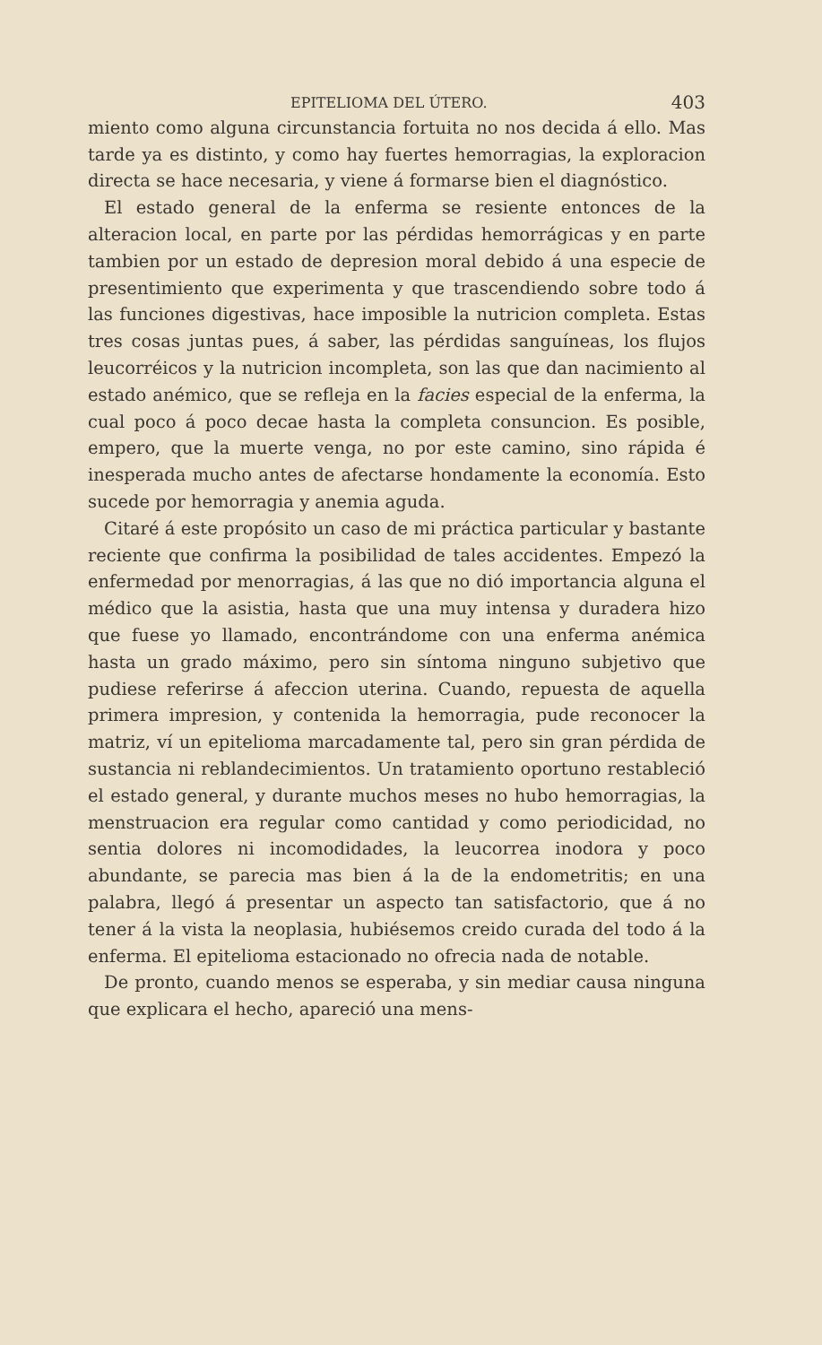EPITELIOMA DEL ÚTERO. 403
miento como alguna circunstancia fortuita no nos decida á ello. Mas tarde ya es distinto, y como hay fuertes hemorragias, la exploracion directa se hace necesaria, y viene á formarse bien el diagnóstico.
El estado general de la enferma se resiente entonces de la alteracion local, en parte por las pérdidas hemorrágicas y en parte tambien por un estado de depresion moral debido á una especie de presentimiento que experimenta y que trascendiendo sobre todo á las funciones digestivas, hace imposible la nutricion completa. Estas tres cosas juntas pues, á saber, las pérdidas sanguíneas, los flujos leucorréicos y la nutricion incompleta, son las que dan nacimiento al estado anémico, que se refleja en la facies especial de la enferma, la cual poco á poco decae hasta la completa consuncion. Es posible, empero, que la muerte venga, no por este camino, sino rápida é inesperada mucho antes de afectarse hondamente la economía. Esto sucede por hemorragia y anemia aguda.
Citaré á este propósito un caso de mi práctica particular y bastante reciente que confirma la posibilidad de tales accidentes. Empezó la enfermedad por menorragias, á las que no dió importancia alguna el médico que la asistia, hasta que una muy intensa y duradera hizo que fuese yo llamado, encontrándome con una enferma anémica hasta un grado máximo, pero sin síntoma ninguno subjetivo que pudiese referirse á afeccion uterina. Cuando, repuesta de aquella primera impresion, y contenida la hemorragia, pude reconocer la matriz, ví un epitelioma marcadamente tal, pero sin gran pérdida de sustancia ni reblandecimientos. Un tratamiento oportuno restableció el estado general, y durante muchos meses no hubo hemorragias, la menstruacion era regular como cantidad y como periodicidad, no sentia dolores ni incomodidades, la leucorrea inodora y poco abundante, se parecia mas bien á la de la endometritis; en una palabra, llegó á presentar un aspecto tan satisfactorio, que á no tener á la vista la neoplasia, hubiésemos creido curada del todo á la enferma. El epitelioma estacionado no ofrecia nada de notable.
De pronto, cuando menos se esperaba, y sin mediar causa ninguna que explicara el hecho, apareció una mens-